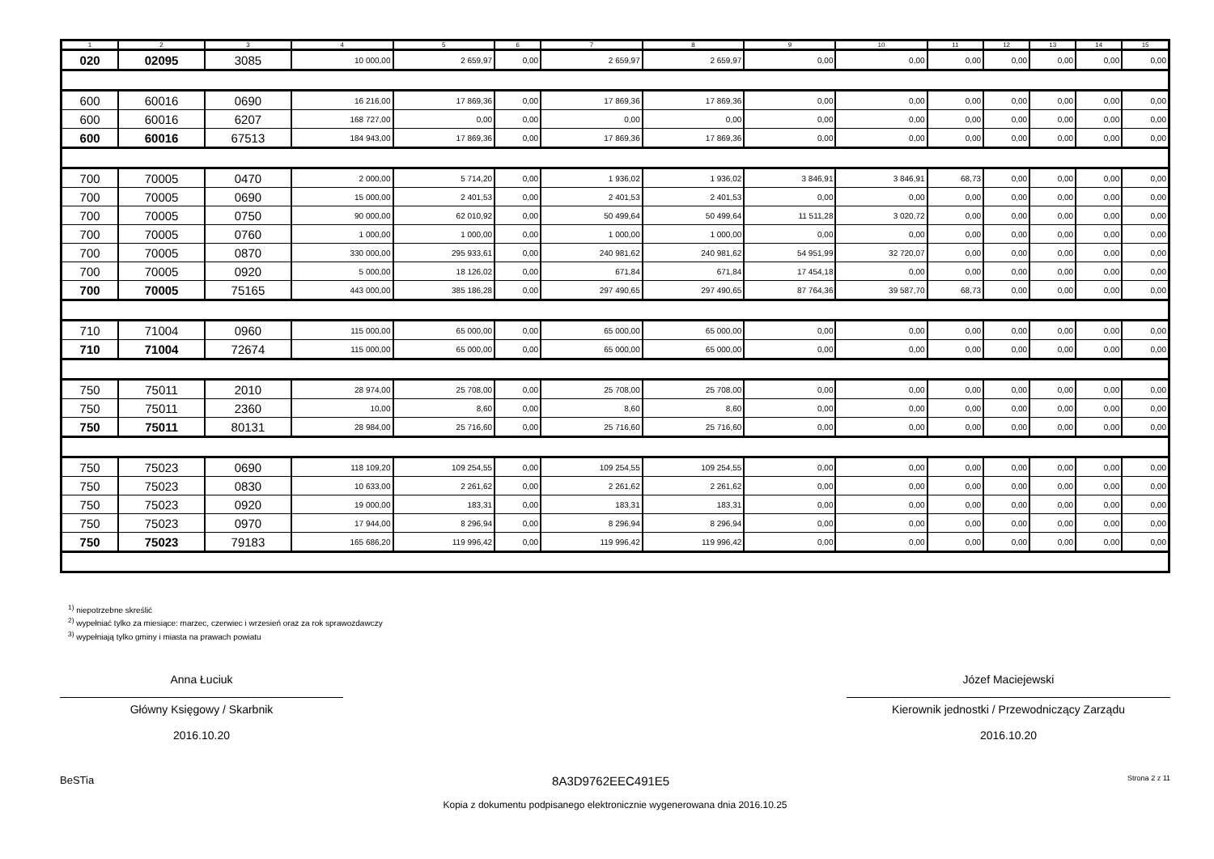| 1 | 2 | 3 | 4 | 5 | 6 | 7 | 8 | 9 | 10 | 11 | 12 | 13 | 14 | 15 |
| --- | --- | --- | --- | --- | --- | --- | --- | --- | --- | --- | --- | --- | --- | --- |
| 020 | 02095 | 3085 | 10 000,00 | 2 659,97 | 0,00 | 2 659,97 | 2 659,97 | 0,00 | 0,00 | 0,00 | 0,00 | 0,00 | 0,00 | 0,00 |
| 600 | 60016 | 0690 | 16 216,00 | 17 869,36 | 0,00 | 17 869,36 | 17 869,36 | 0,00 | 0,00 | 0,00 | 0,00 | 0,00 | 0,00 | 0,00 |
| 600 | 60016 | 6207 | 168 727,00 | 0,00 | 0,00 | 0,00 | 0,00 | 0,00 | 0,00 | 0,00 | 0,00 | 0,00 | 0,00 | 0,00 |
| 600 | 60016 | 67513 | 184 943,00 | 17 869,36 | 0,00 | 17 869,36 | 17 869,36 | 0,00 | 0,00 | 0,00 | 0,00 | 0,00 | 0,00 | 0,00 |
| 700 | 70005 | 0470 | 2 000,00 | 5 714,20 | 0,00 | 1 936,02 | 1 936,02 | 3 846,91 | 3 846,91 | 68,73 | 0,00 | 0,00 | 0,00 | 0,00 |
| 700 | 70005 | 0690 | 15 000,00 | 2 401,53 | 0,00 | 2 401,53 | 2 401,53 | 0,00 | 0,00 | 0,00 | 0,00 | 0,00 | 0,00 | 0,00 |
| 700 | 70005 | 0750 | 90 000,00 | 62 010,92 | 0,00 | 50 499,64 | 50 499,64 | 11 511,28 | 3 020,72 | 0,00 | 0,00 | 0,00 | 0,00 | 0,00 |
| 700 | 70005 | 0760 | 1 000,00 | 1 000,00 | 0,00 | 1 000,00 | 1 000,00 | 0,00 | 0,00 | 0,00 | 0,00 | 0,00 | 0,00 | 0,00 |
| 700 | 70005 | 0870 | 330 000,00 | 295 933,61 | 0,00 | 240 981,62 | 240 981,62 | 54 951,99 | 32 720,07 | 0,00 | 0,00 | 0,00 | 0,00 | 0,00 |
| 700 | 70005 | 0920 | 5 000,00 | 18 126,02 | 0,00 | 671,84 | 671,84 | 17 454,18 | 0,00 | 0,00 | 0,00 | 0,00 | 0,00 | 0,00 |
| 700 | 70005 | 75165 | 443 000,00 | 385 186,28 | 0,00 | 297 490,65 | 297 490,65 | 87 764,36 | 39 587,70 | 68,73 | 0,00 | 0,00 | 0,00 | 0,00 |
| 710 | 71004 | 0960 | 115 000,00 | 65 000,00 | 0,00 | 65 000,00 | 65 000,00 | 0,00 | 0,00 | 0,00 | 0,00 | 0,00 | 0,00 | 0,00 |
| 710 | 71004 | 72674 | 115 000,00 | 65 000,00 | 0,00 | 65 000,00 | 65 000,00 | 0,00 | 0,00 | 0,00 | 0,00 | 0,00 | 0,00 | 0,00 |
| 750 | 75011 | 2010 | 28 974,00 | 25 708,00 | 0,00 | 25 708,00 | 25 708,00 | 0,00 | 0,00 | 0,00 | 0,00 | 0,00 | 0,00 | 0,00 |
| 750 | 75011 | 2360 | 10,00 | 8,60 | 0,00 | 8,60 | 8,60 | 0,00 | 0,00 | 0,00 | 0,00 | 0,00 | 0,00 | 0,00 |
| 750 | 75011 | 80131 | 28 984,00 | 25 716,60 | 0,00 | 25 716,60 | 25 716,60 | 0,00 | 0,00 | 0,00 | 0,00 | 0,00 | 0,00 | 0,00 |
| 750 | 75023 | 0690 | 118 109,20 | 109 254,55 | 0,00 | 109 254,55 | 109 254,55 | 0,00 | 0,00 | 0,00 | 0,00 | 0,00 | 0,00 | 0,00 |
| 750 | 75023 | 0830 | 10 633,00 | 2 261,62 | 0,00 | 2 261,62 | 2 261,62 | 0,00 | 0,00 | 0,00 | 0,00 | 0,00 | 0,00 | 0,00 |
| 750 | 75023 | 0920 | 19 000,00 | 183,31 | 0,00 | 183,31 | 183,31 | 0,00 | 0,00 | 0,00 | 0,00 | 0,00 | 0,00 | 0,00 |
| 750 | 75023 | 0970 | 17 944,00 | 8 296,94 | 0,00 | 8 296,94 | 8 296,94 | 0,00 | 0,00 | 0,00 | 0,00 | 0,00 | 0,00 | 0,00 |
| 750 | 75023 | 79183 | 165 686,20 | 119 996,42 | 0,00 | 119 996,42 | 119 996,42 | 0,00 | 0,00 | 0,00 | 0,00 | 0,00 | 0,00 | 0,00 |
<sup>1)</sup> niepotrzebne skreślić
<sup>2)</sup> wypełniać tylko za miesiące: marzec, czerwiec i wrzesień oraz za rok sprawozdawczy
<sup>3)</sup> wypełniają tylko gminy i miasta na prawach powiatu
Anna Łuciuk
Główny Księgowy / Skarbnik
2016.10.20
Józef Maciejewski
Kierownik jednostki / Przewodniczący Zarządu
2016.10.20
BeSTia 8A3D9762EEC491E5 Strona 2 z 11
Kopia z dokumentu podpisanego elektronicznie wygenerowana dnia 2016.10.25